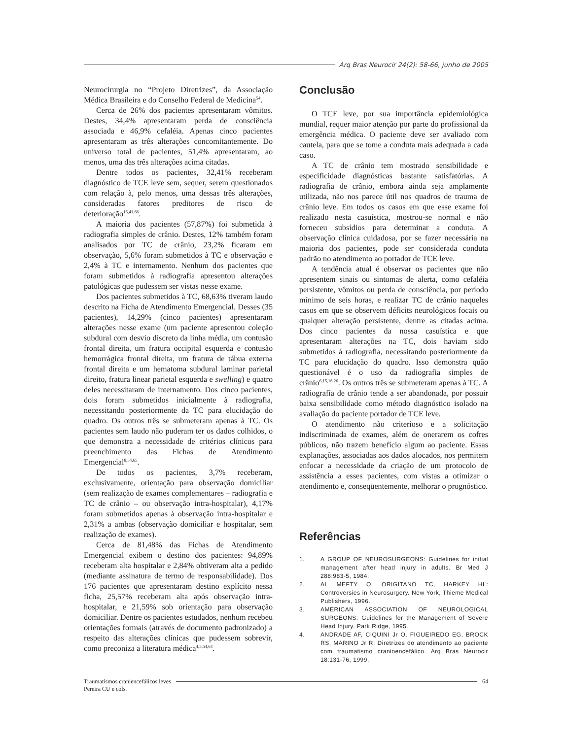Arq Bras Neurocir 24(2): 58-66, junho de 2005
Neurocirurgia no “Projeto Diretrizes”, da Associação Médica Brasileira e do Conselho Federal de Medicina<sup>54</sup>.
Cerca de 26% dos pacientes apresentaram vômitos. Destes, 34,4% apresentaram perda de consciência associada e 46,9% cefaléia. Apenas cinco pacientes apresentaram as três alterações concomitantemente. Do universo total de pacientes, 51,4% apresentaram, ao menos, uma das três alterações acima citadas.
Dentre todos os pacientes, 32,41% receberam diagnóstico de TCE leve sem, sequer, serem questionados com relação à, pelo menos, uma dessas três alterações, consideradas fatores preditores de risco de deterioração<sup>16,41,66</sup>.
A maioria dos pacientes (57,87%) foi submetida à radiografia simples de crânio. Destes, 12% também foram analisados por TC de crânio, 23,2% ficaram em observação, 5,6% foram submetidos à TC e observação e 2,4% à TC e internamento. Nenhum dos pacientes que foram submetidos à radiografia apresentou alterações patológicas que pudessem ser vistas nesse exame.
Dos pacientes submetidos à TC, 68,63% tiveram laudo descrito na Ficha de Atendimento Emergencial. Desses (35 pacientes), 14,29% (cinco pacientes) apresentaram alterações nesse exame (um paciente apresentou coleção subdural com desvio discreto da linha média, um contusão frontal direita, um fratura occipital esquerda e contusão hemorrágica frontal direita, um fratura de tábua externa frontal direita e um hematoma subdural laminar parietal direito, fratura linear parietal esquerda e swelling) e quatro deles necessitaram de internamento. Dos cinco pacientes, dois foram submetidos inicialmente à radiografia, necessitando posteriormente da TC para elucidação do quadro. Os outros três se submeteram apenas à TC. Os pacientes sem laudo não puderam ter os dados colhidos, o que demonstra a necessidade de critérios clínicos para preenchimento das Fichas de Atendimento Emergencial<sup>8,54,65</sup>.
De todos os pacientes, 3,7% receberam, exclusivamente, orientação para observação domiciliar (sem realização de exames complementares – radiografia e TC de crânio – ou observação intra-hospitalar), 4,17% foram submetidos apenas à observação intra-hospitalar e 2,31% a ambas (observação domiciliar e hospitalar, sem realização de exames).
Cerca de 81,48% das Fichas de Atendimento Emergencial exibem o destino dos pacientes: 94,89% receberam alta hospitalar e 2,84% obtiveram alta a pedido (mediante assinatura de termo de responsabilidade). Dos 176 pacientes que apresentaram destino explícito nessa ficha, 25,57% receberam alta após observação intra-hospitalar, e 21,59% sob orientação para observação domiciliar. Dentre os pacientes estudados, nenhum recebeu orientações formais (através de documento padronizado) a respeito das alterações clínicas que pudessem sobrevir, como preconiza a literatura médica<sup>4,5,54,64</sup>.
Conclusão
O TCE leve, por sua importância epidemiológica mundial, requer maior atenção por parte do profissional da emergência médica. O paciente deve ser avaliado com cautela, para que se tome a conduta mais adequada a cada caso.
A TC de crânio tem mostrado sensibilidade e especificidade diagnósticas bastante satisfatórias. A radiografia de crânio, embora ainda seja amplamente utilizada, não nos parece útil nos quadros de trauma de crânio leve. Em todos os casos em que esse exame foi realizado nesta casuística, mostrou-se normal e não forneceu subsídios para determinar a conduta. A observação clínica cuidadosa, por se fazer necessária na maioria dos pacientes, pode ser considerada conduta padrão no atendimento ao portador de TCE leve.
A tendência atual é observar os pacientes que não apresentem sinais ou sintomas de alerta, como cefaléia persistente, vômitos ou perda de consciência, por período mínimo de seis horas, e realizar TC de crânio naqueles casos em que se observem déficits neurológicos focais ou qualquer alteração persistente, dentre as citadas acima. Dos cinco pacientes da nossa casuística e que apresentaram alterações na TC, dois haviam sido submetidos à radiografia, necessitando posteriormente da TC para elucidação do quadro. Isso demonstra quão questionável é o uso da radiografia simples de crânio<sup>6,15,16,26</sup>. Os outros três se submeteram apenas à TC. A radiografia de crânio tende a ser abandonada, por possuir baixa sensibilidade como método diagnóstico isolado na avaliação do paciente portador de TCE leve.
O atendimento não criterioso e a solicitação indiscriminada de exames, além de onerarem os cofres públicos, não trazem benefício algum ao paciente. Essas explanações, associadas aos dados alocados, nos permitem enfocar a necessidade da criação de um protocolo de assistência a esses pacientes, com vistas a otimizar o atendimento e, conseqüentemente, melhorar o prognóstico.
Referências
1. A GROUP OF NEUROSURGEONS: Guidelines for initial management after head injury in adults. Br Med J 288:983-5, 1984.
2. AL MEFTY O, ORIGITANO TC, HARKEY HL: Controversies in Neurosurgery. New York, Thieme Medical Publishers, 1996.
3. AMERICAN ASSOCIATION OF NEUROLOGICAL SURGEONS: Guidelines for the Management of Severe Head Injury. Park Ridge, 1995.
4. ANDRADE AF, CIQUINI Jr O, FIGUEIREDO EG, BROCK RS, MARINO Jr R: Diretrizes do atendimento ao paciente com traumatismo cranioencefálico. Arq Bras Neurocir 18:131-76, 1999.
Traumatismos craniencefálicos leves
Pereira CU e cols.
64